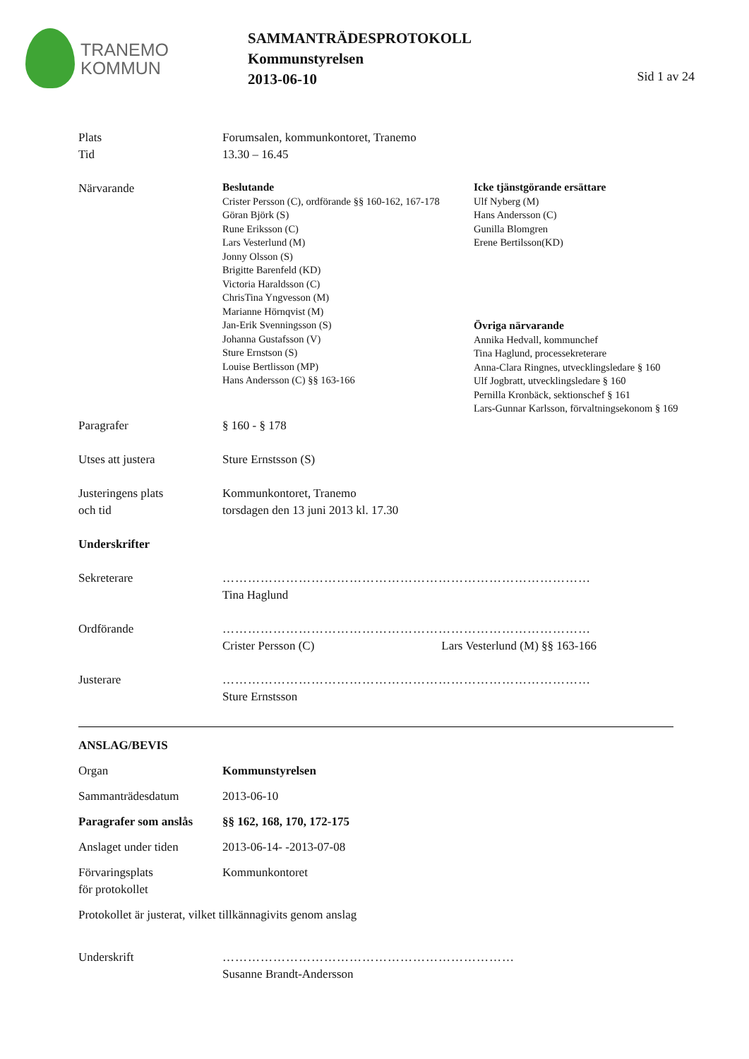TRANEMO
KOMMUN
SAMMANTRÄDESPROTOKOLL
Kommunstyrelsen
2013-06-10
Sid 1 av 24
Plats
Tid
Forumsalen, kommunkontoret, Tranemo
13.30 – 16.45
Närvarande
Beslutande
Crister Persson (C), ordförande §§ 160-162, 167-178
Göran Björk (S)
Rune Eriksson (C)
Lars Vesterlund (M)
Jonny Olsson (S)
Brigitte Barenfeld (KD)
Victoria Haraldsson (C)
ChrisTina Yngvesson (M)
Marianne Hörnqvist (M)
Jan-Erik Svenningsson (S)
Johanna Gustafsson (V)
Sture Ernstson (S)
Louise Bertlisson (MP)
Hans Andersson (C) §§ 163-166
Icke tjänstgörande ersättare
Ulf Nyberg (M)
Hans Andersson (C)
Gunilla Blomgren
Erene Bertilsson(KD)
Övriga närvarande
Annika Hedvall, kommunchef
Tina Haglund, processekreterare
Anna-Clara Ringnes, utvecklingsledare § 160
Ulf Jogbratt, utvecklingsledare § 160
Pernilla Kronbäck, sektionschef § 161
Lars-Gunnar Karlsson, förvaltningsekonom § 169
Paragrafer § 160 - § 178
Utses att justera Sture Ernstsson (S)
Justeringens plats
och tid
Kommunkontoret, Tranemo
torsdagen den 13 juni 2013 kl. 17.30
Underskrifter
Sekreterare ……………………………………………………………………………
Tina Haglund
Ordförande ……………………………………………………………………………
Crister Persson (C) Lars Vesterlund (M) §§ 163-166
Justerare ……………………………………………………………………………
Sture Ernstsson
ANSLAG/BEVIS
Organ Kommunstyrelsen
Sammanträdesdatum 2013-06-10
Paragrafer som anslås
§§ 162, 168, 170, 172-175
Anslaget under tiden 2013-06-14- -2013-07-08
Förvaringsplats
för protokollet
Kommunkontoret
Protokollet är justerat, vilket tillkännagivits genom anslag
Underskrift ……………………………………………………………
Susanne Brandt-Andersson